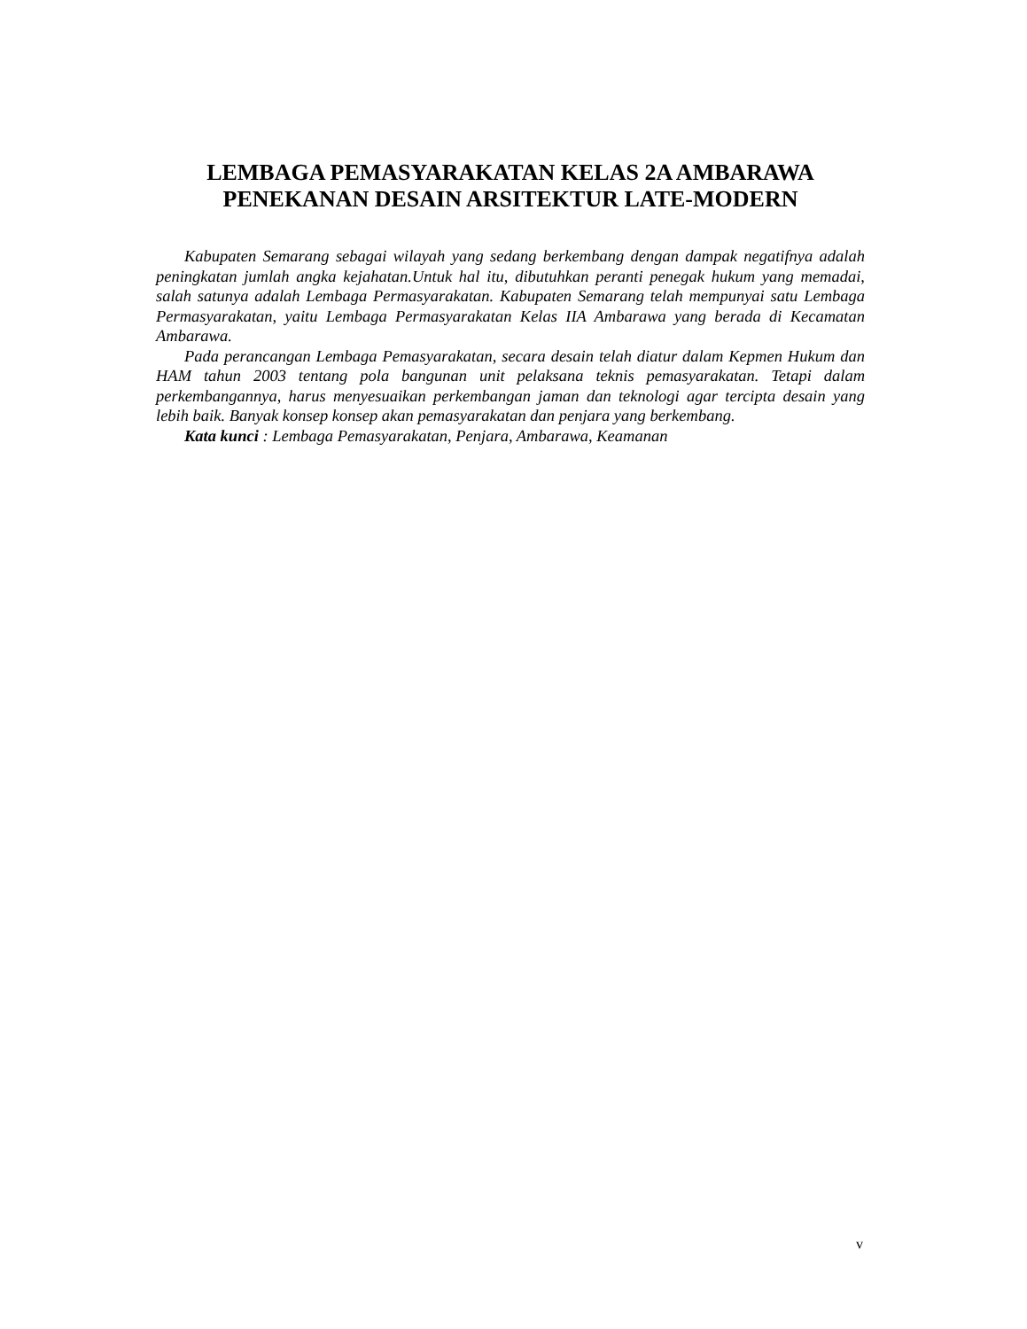LEMBAGA PEMASYARAKATAN KELAS 2A AMBARAWA
PENEKANAN DESAIN ARSITEKTUR LATE-MODERN
Kabupaten Semarang sebagai wilayah yang sedang berkembang dengan dampak negatifnya adalah peningkatan jumlah angka kejahatan.Untuk hal itu, dibutuhkan peranti penegak hukum yang memadai, salah satunya adalah Lembaga Permasyarakatan. Kabupaten Semarang telah mempunyai satu Lembaga Permasyarakatan, yaitu Lembaga Permasyarakatan Kelas IIA Ambarawa yang berada di Kecamatan Ambarawa.
Pada perancangan Lembaga Pemasyarakatan, secara desain telah diatur dalam Kepmen Hukum dan HAM tahun 2003 tentang pola bangunan unit pelaksana teknis pemasyarakatan. Tetapi dalam perkembangannya, harus menyesuaikan perkembangan jaman dan teknologi agar tercipta desain yang lebih baik. Banyak konsep konsep akan pemasyarakatan dan penjara yang berkembang.
Kata kunci : Lembaga Pemasyarakatan, Penjara, Ambarawa, Keamanan
v